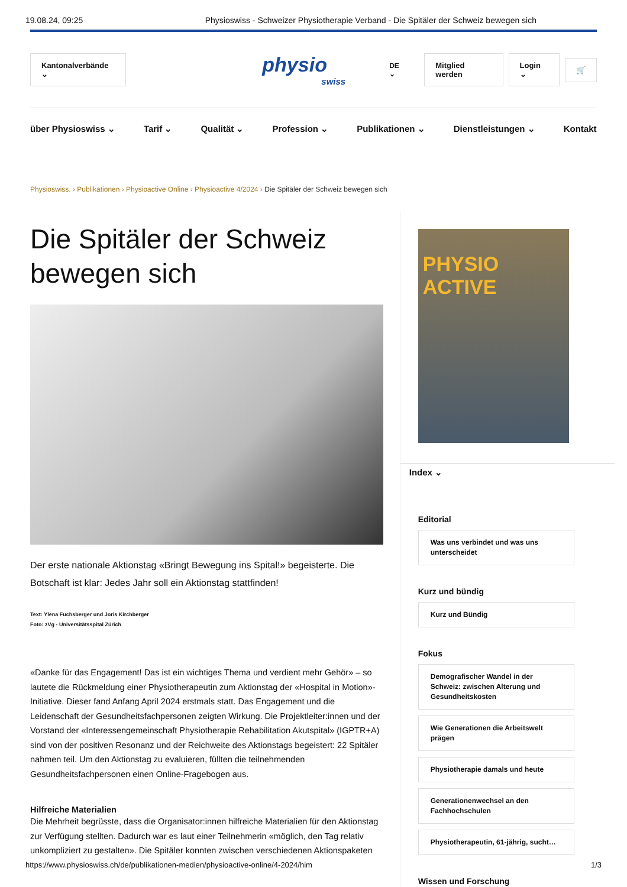19.08.24, 09:25 Physioswiss - Schweizer Physiotherapie Verband - Die Spitäler der Schweiz bewegen sich
Kantonalverbände ⌄
physio
swiss
DE ⌄ Mitglied werden Login ⌄ 🛒
über Physioswiss ⌄ Tarif ⌄ Qualität ⌄ Profession ⌄ Publikationen ⌄ Dienstleistungen ⌄ Kontakt
Physioswiss. › Publikationen › Physioactive Online › Physioactive 4/2024 › Die Spitäler der Schweiz bewegen sich
Die Spitäler der Schweiz bewegen sich
Der erste nationale Aktionstag «Bringt Bewegung ins Spital!» begeisterte. Die Botschaft ist klar: Jedes Jahr soll ein Aktionstag stattfinden!
Text: Ylena Fuchsberger und Joris Kirchberger
Foto: zVg - Universitätsspital Zürich
«Danke für das Engagement! Das ist ein wichtiges Thema und verdient mehr Gehör» – so lautete die Rückmeldung einer Physiotherapeutin zum Aktionstag der «Hospital in Motion»-Initiative. Dieser fand Anfang April 2024 erstmals statt. Das Engagement und die Leidenschaft der Gesundheitsfachpersonen zeigten Wirkung. Die Projektleiter:innen und der Vorstand der «Interessengemeinschaft Physiotherapie Rehabilitation Akutspital» (IGPTR+A) sind von der positiven Resonanz und der Reichweite des Aktionstags begeistert: 22 Spitäler nahmen teil. Um den Aktionstag zu evaluieren, füllten die teilnehmenden Gesundheitsfachpersonen einen Online-Fragebogen aus.
Hilfreiche Materialien
Die Mehrheit begrüsste, dass die Organisator:innen hilfreiche Materialien für den Aktionstag zur Verfügung stellten. Dadurch war es laut einer Teilnehmerin «möglich, den Tag relativ unkompliziert zu gestalten». Die Spitäler konnten zwischen verschiedenen Aktionspaketen
PHYSIO ACTIVE
Index ⌄
Editorial
Was uns verbindet und was uns unterscheidet
Kurz und bündig
Kurz und Bündig
Fokus
Demografischer Wandel in der Schweiz: zwischen Alterung und Gesundheitskosten
Wie Generationen die Arbeitswelt prägen
Physiotherapie damals und heute
Generationenwechsel an den Fachhochschulen
Physiotherapeutin, 61-jährig, sucht…
Wissen und Forschung
https://www.physioswiss.ch/de/publikationen-medien/physioactive-online/4-2024/him 1/3